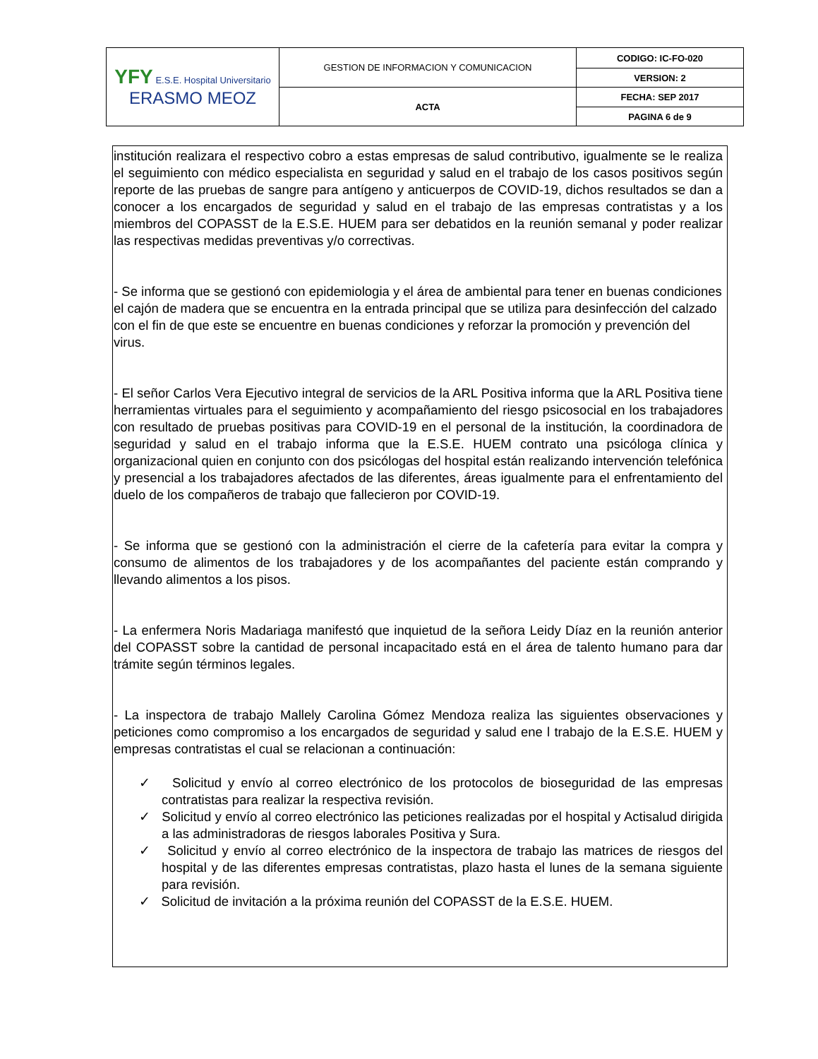| YFY E.S.E. Hospital Universitario ERASMO MEOZ | GESTION DE INFORMACION Y COMUNICACION | CODIGO: IC-FO-020 |
| | | VERSION: 2 |
| | ACTA | FECHA: SEP 2017 |
| | | PAGINA 6 de 9 |
institución realizara el respectivo cobro a estas empresas de salud contributivo, igualmente se le realiza el seguimiento con médico especialista en seguridad y salud en el trabajo de los casos positivos según reporte de las pruebas de sangre para antígeno y anticuerpos de COVID-19, dichos resultados se dan a conocer a los encargados de seguridad y salud en el trabajo de las empresas contratistas y a los miembros del COPASST de la E.S.E. HUEM para ser debatidos en la reunión semanal y poder realizar las respectivas medidas preventivas y/o correctivas.
- Se informa que se gestionó con epidemiologia y el área de ambiental para tener en buenas condiciones el cajón de madera que se encuentra en la entrada principal que se utiliza para desinfección del calzado con el fin de que este se encuentre en buenas condiciones y reforzar la promoción y prevención del virus.
- El señor Carlos Vera Ejecutivo integral de servicios de la ARL Positiva informa que la ARL Positiva tiene herramientas virtuales para el seguimiento y acompañamiento del riesgo psicosocial en los trabajadores con resultado de pruebas positivas para COVID-19 en el personal de la institución, la coordinadora de seguridad y salud en el trabajo informa que la E.S.E. HUEM contrato una psicóloga clínica y organizacional quien en conjunto con dos psicólogas del hospital están realizando intervención telefónica y presencial a los trabajadores afectados de las diferentes, áreas igualmente para el enfrentamiento del duelo de los compañeros de trabajo que fallecieron por COVID-19.
- Se informa que se gestionó con la administración el cierre de la cafetería para evitar la compra y consumo de alimentos de los trabajadores y de los acompañantes del paciente están comprando y llevando alimentos a los pisos.
- La enfermera Noris Madariaga manifestó que inquietud de la señora Leidy Díaz en la reunión anterior del COPASST sobre la cantidad de personal incapacitado está en el área de talento humano para dar trámite según términos legales.
- La inspectora de trabajo Mallely Carolina Gómez Mendoza realiza las siguientes observaciones y peticiones como compromiso a los encargados de seguridad y salud ene l trabajo de la E.S.E. HUEM y empresas contratistas el cual se relacionan a continuación:
✓ Solicitud y envío al correo electrónico de los protocolos de bioseguridad de las empresas contratistas para realizar la respectiva revisión.
✓ Solicitud y envío al correo electrónico las peticiones realizadas por el hospital y Actisalud dirigida a las administradoras de riesgos laborales Positiva y Sura.
✓ Solicitud y envío al correo electrónico de la inspectora de trabajo las matrices de riesgos del hospital y de las diferentes empresas contratistas, plazo hasta el lunes de la semana siguiente para revisión.
✓ Solicitud de invitación a la próxima reunión del COPASST de la E.S.E. HUEM.